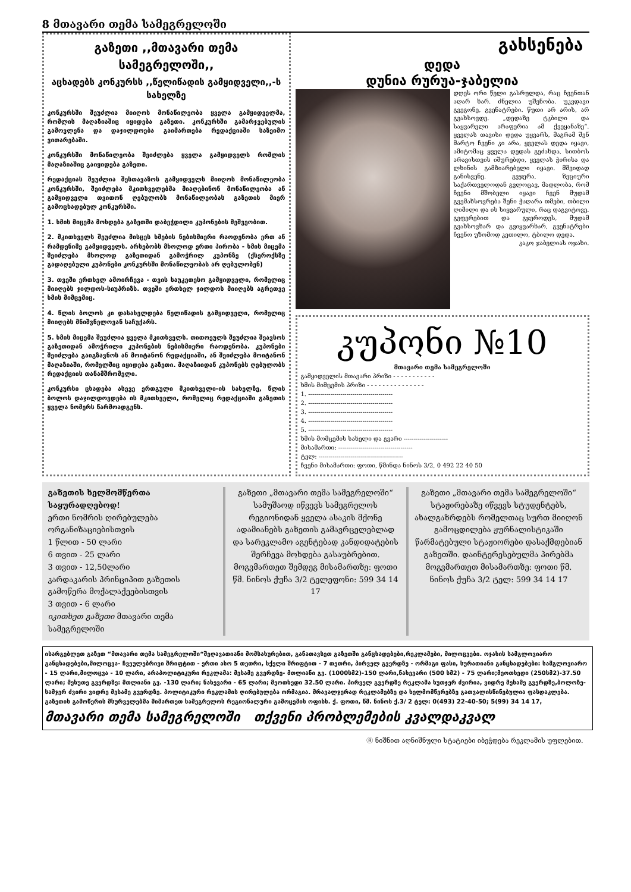8 მთავარი თემა სამეგრელოში
გაზეთი ,,მთავარი თემა სამეგრელოში,,
აცხადებს კონკურსს ,,წელიწადის გამყიდველი,,-ს სახელზე
კონკურსში შეუძლია მიიღოს მონაწილეობა ყველა გამყიდველმა, რომლის მაღაზიაშიც იყიდება გაზეთი. კონკურსში გამარჯვებულის გამოვლენა და დაჯილდოება გაიმართება რედაქციაში საზეიმო ვითარებაში.
კონკურსში მონაწილეობა შეიძლება ყველა გამყიდველს რომლის მაღაზიაშიც გაიყიდება გაზეთი.
რედაქციას შეუძლია შესთავაზოს გამყიდველს მიიღოს მონაწილეობა კონკურსში, შეიძლება მკითხველებმა მიაღებინონ მონაწილეობა ან გამყიდველი თვითონ ღებულობს მონაწილეობას გაზეთის მიერ გამოცხადებულ კონკურსში.
1. ხმის მიცემა მოხდება გაზეთში დაბეჭდილი კუპონების მეშვეობით.
2. მკითხველს შეუძლია მისცეს ხმების ნებისმიერი რაოდენობა ერთ ან რამდენიმე გამყიდველს. არსებობს მხოლოდ ერთი პირობა - ხმის მიცემა შეიძლება მხოლოდ გაზეთიდან გამოჭრილ კუპონზე (ქსეროქსზე გადაღებული კუპონები კონკურსში მონაწილეობას არ ღებულობენ)
3. თვეში ერთხელ ამოირჩევა - თვის საუკეთესო გამყიდველი, რომელიც მიიღებს ჯილდოს-სიუპრიზს. თვეში ერთხელ ჯილდოს მიიღებს აგრეთვე ხმის მიმცემიც.
4. წლის ბოლოს კი დასახელდება წელიწადის გამყიდველი, რომელიც მიიღებს მნიშვნელოვან საჩუქარს.
5. ხმის მიცემა შეუძლია ყველა მკითხველს. თითოეულს შეუძლია შეავსოს გაზეთიდან ამოჭრილი კუპონების ნებისმიერი რაოდენობა. კუპონები შეიძლება გაიგზავნოს ან მოიტანონ რედაქციაში, ან შეიძლება მოიტანონ მაღაზიაში, რომელშიც იყიდება გაზეთი. მაღაზიიდან კუპონებს ღებულობს რედაქციის თანამშრომელი.
კონკურსი ცხადება ასევე ერთგული მკითხველი-ის სახელზე, წლის ბოლოს დაჯილდოვდება ის მკითხველი, რომელიც რედაქციაში გაზეთის ყველა ნომერს წარმოადგენს.
გახსენება
დედა
დუნია რურუა-ჯაბელია
დღეს ორი წელი გასრულდა, რაც ჩვენთან აღარ ხარ. ძნელია უშენობა. უკვდავი გვეგონე, გვენატრები. წუთი არ არის, არ გვახსოვდე. „დედაზე ტკბილი და საყვარელი არაფერია ამ ქვეყანაზე“. ყველას თავისი დედა უყვარს, მაგრამ შენ მარტო ჩვენი კი არა, ყველას დედა იყავი, ამიტომაც ყველა დედას გეძახდა, სითბოს არავისთვის იშურებდი, ყველას ჭირისა და ლხინის გამზიარებელი იყავი. მშვიდად განისვენე. გვჯერა, ზეციური საქართველოდან გვლოცავ, მადლობა, რომ ჩვენი მშობელი იყავი ჩვენ მუდამ გვემახსოვრება შენი ჭაღარა თმები, თბილი ღიმილი და ის სიყვარული, რაც დაგვიტოვე. გეფერებით და გჯეროდეს, მუდამ გვახსოვხარ და გვიყვარხარ, გვენატრები ჩვენო უზომოდ კეთილო, ტბილო დედა.
კაკო ჯაბელიას ოჯახი.
კუპონი №10
მთავარი თემა სამეგრელოში
გამყიდველის მთავარი პრიზი - - - - - - - - - - -
ხმის მიმცემის პრიზი - - - - - - - - - - - - - - -
1. ------------------------------------------
2. ------------------------------------------
3. ------------------------------------------
4. ------------------------------------------
5. ------------------------------------------
ხმის მომცემის სახელი და გვარი ----------------------
მისამართი: -------------------------------------
ტელ: ------------------------------------------
ჩვენი მისამართი: ფოთი, წმინდა ნინოს 3/2, 0 492 22 40 50
გაზეთის ხელმომწერთა საყურადღებოდ!
ერთი ნომრის ღირებულება ორგანიზაციებისთვის
1 წლით - 50 ლარი
6 თვით - 25 ლარი
3 თვით - 12,50ლარი
კარდაკარის პრინციპით გაზეთის გამოწერა მოქალაქეებისთვის
3 თვით - 6 ლარი
იკითხეთ გაზეთი მთავარი თემა სამეგრელოში
გაზეთი „მთავარი თემა სამეგრელოში“ სამუშაოდ იწვევს სამეგრელოს რეგიონიდან ყველა ასაკის მქონე ადამიანებს გაზეთის გამავრცელებლად და სარეკლამო აგენტებად კანდიდატების შერჩევა მოხდება გასაუბრებით. მოგვმართეთ შემდეგ მისამართზე: ფოთი წმ. ნინოს ქუჩა 3/2 ტელეფონი: 599 34 14 17
გაზეთი „მთავარი თემა სამეგრელოში“ სტაჟირებაზე იწვევს სტუდენტებს, ახალგაზრდებს რომელთაც სურთ მიიღონ გამოცდილება ჟურნალისტიკაში წარმატებული სტაჟიორები დასაქმდებიან გაზეთში. დაინტერესებულმა პირებმა მოგვმართეთ მისამართზე: ფოთი წმ. ნინოს ქუჩა 3/2 ტელ: 599 34 14 17
ისარგებლეთ გაზეთ “მთავარი თემა სამეგრელოში“შეღავათიანი მომსახურებით, განათავსეთ გაზეთში განცხადებები,რეკლამები, მილოცვები. ოჯახის სამგლოვიარო განცხადებები,მილოცვა- ჩვეულებრივი შრიფტით - ერთი ასო 5 თეთრი, სქელი შრიფტით - 7 თეთრი, პირველ გვერდზე - ორმაგი ფასი, სურათიანი განცხადებები: სამგლოვიარო - 15 ლარი,მილოცვა - 10 ლარი, არაპოლიტიკური რეკლამა: მესამე გვერდზე- მთლიანი გვ. (1000სმ2)-150 ლარი,ნახევარი (500 სმ2) - 75 ლარი;მეოთხედი (250სმ2)-37.50 ლარი; მეხუთე გვერდზე: მთლიანი გვ. -130 ლარი; ნახევარი - 65 ლარი; მეოთხედი 32.50 ლარი. პირველ გვერდზე რეკლამა ხუთჯერ ძვირია, ვიდრე მესამე გვერდზე,ბოლოზე- სამჯერ ძვირი ვიდრე მესამე გვერდზე. პოლიტიკური რეკლამის ღირებულება ორმაგია. მრავალჯერად რეკლამებზე და ხელმომწერებზე გათვალისწინებულია ფასდაკლება. გაზეთის გამოწერის მსურველებმა მიმართეთ სამეგრელოს რეგიონალური გამოცემის ოფისს. ქ. ფოთი, წმ. ნინოს ქ.3/ 2 ტელ: 0(493) 22-40-50; 5(99) 34 14 17,
მთავარი თემა სამეგრელოში თქვენი პრობლემების კვალდაკვალ
Ⓡ ნიშნით აღნიშნული სტატიები იბეჭდება რეკლამის უფლებით.